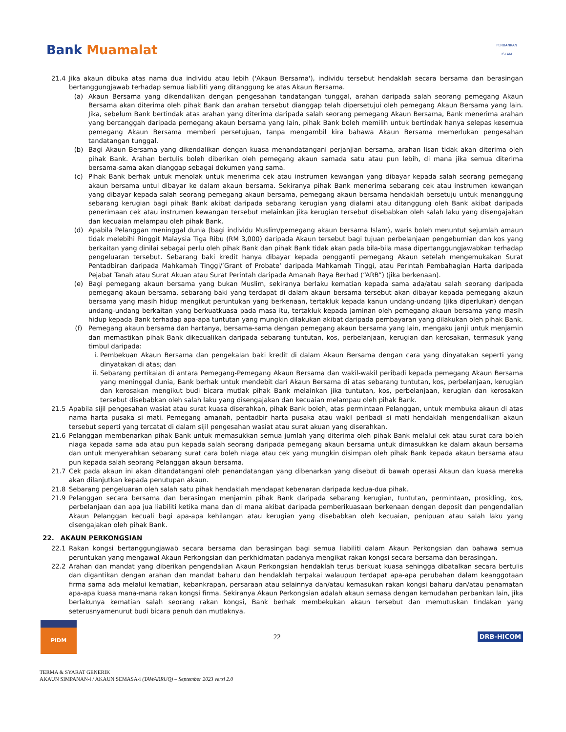Bank Muamalat
PERBANKAN
ISLAM
21.4 Jika akaun dibuka atas nama dua individu atau lebih ('Akaun Bersama'), individu tersebut hendaklah secara bersama dan berasingan bertanggungjawab terhadap semua liabiliti yang ditanggung ke atas Akaun Bersama.
(a) Akaun Bersama yang dikendalikan dengan pengesahan tandatangan tunggal, arahan daripada salah seorang pemegang Akaun Bersama akan diterima oleh pihak Bank dan arahan tersebut dianggap telah dipersetujui oleh pemegang Akaun Bersama yang lain. Jika, sebelum Bank bertindak atas arahan yang diterima daripada salah seorang pemegang Akaun Bersama, Bank menerima arahan yang bercanggah daripada pemegang akaun bersama yang lain, pihak Bank boleh memilih untuk bertindak hanya selepas kesemua pemegang Akaun Bersama memberi persetujuan, tanpa mengambil kira bahawa Akaun Bersama memerlukan pengesahan tandatangan tunggal.
(b) Bagi Akaun Bersama yang dikendalikan dengan kuasa menandatangani perjanjian bersama, arahan lisan tidak akan diterima oleh pihak Bank. Arahan bertulis boleh diberikan oleh pemegang akaun samada satu atau pun lebih, di mana jika semua diterima bersama-sama akan dianggap sebagai dokumen yang sama.
(c) Pihak Bank berhak untuk menolak untuk menerima cek atau instrumen kewangan yang dibayar kepada salah seorang pemegang akaun bersama untul dibayar ke dalam akaun bersama. Sekiranya pihak Bank menerima sebarang cek atau instrumen kewangan yang dibayar kepada salah seorang pemegang akaun bersama, pemegang akaun bersama hendaklah bersetuju untuk menanggung sebarang kerugian bagi pihak Bank akibat daripada sebarang kerugian yang dialami atau ditanggung oleh Bank akibat daripada penerimaan cek atau instrumen kewangan tersebut melainkan jika kerugian tersebut disebabkan oleh salah laku yang disengajakan dan kecuaian melampau oleh pihak Bank.
(d) Apabila Pelanggan meninggal dunia (bagi individu Muslim/pemegang akaun bersama Islam), waris boleh menuntut sejumlah amaun tidak melebihi Ringgit Malaysia Tiga Ribu (RM 3,000) daripada Akaun tersebut bagi tujuan perbelanjaan pengebumian dan kos yang berkaitan yang dinilai sebagai perlu oleh pihak Bank dan pihak Bank tidak akan pada bila-bila masa dipertanggungjawabkan terhadap pengeluaran tersebut. Sebarang baki kredit hanya dibayar kepada pengganti pemegang Akaun setelah mengemukakan Surat Pentadbiran daripada Mahkamah Tinggi/’Grant of Probate’ daripada Mahkamah Tinggi, atau Perintah Pembahagian Harta daripada Pejabat Tanah atau Surat Akuan atau Surat Perintah daripada Amanah Raya Berhad (“ARB”) (jika berkenaan).
(e) Bagi pemegang akaun bersama yang bukan Muslim, sekiranya berlaku kematian kepada sama ada/atau salah seorang daripada pemegang akaun bersama, sebarang baki yang terdapat di dalam akaun bersama tersebut akan dibayar kepada pemegang akaun bersama yang masih hidup mengikut peruntukan yang berkenaan, tertakluk kepada kanun undang-undang (jika diperlukan) dengan undang-undang berkaitan yang berkuatkuasa pada masa itu, tertakluk kepada jaminan oleh pemegang akaun bersama yang masih hidup kepada Bank terhadap apa-apa tuntutan yang mungkin dilakukan akibat daripada pembayaran yang dilakukan oleh pihak Bank.
(f) Pemegang akaun bersama dan hartanya, bersama-sama dengan pemegang akaun bersama yang lain, mengaku janji untuk menjamin dan memastikan pihak Bank dikecualikan daripada sebarang tuntutan, kos, perbelanjaan, kerugian dan kerosakan, termasuk yang timbul daripada:
i. Pembekuan Akaun Bersama dan pengekalan baki kredit di dalam Akaun Bersama dengan cara yang dinyatakan seperti yang dinyatakan di atas; dan
ii.
Sebarang pertikaian di antara Pemegang-Pemegang Akaun Bersama dan wakil-wakil peribadi kepada pemegang Akaun Bersama yang meninggal dunia, Bank berhak untuk mendebit dari Akaun Bersama di atas sebarang tuntutan, kos, perbelanjaan, kerugian dan kerosakan mengikut budi bicara mutlak pihak Bank melainkan jika tuntutan, kos, perbelanjaan, kerugian dan kerosakan tersebut disebabkan oleh salah laku yang disengajakan dan kecuaian melampau oleh pihak Bank.
21.5 Apabila sijil pengesahan wasiat atau surat kuasa diserahkan, pihak Bank boleh, atas permintaan Pelanggan, untuk membuka akaun di atas nama harta pusaka si mati. Pemegang amanah, pentadbir harta pusaka atau wakil peribadi si mati hendaklah mengendalikan akaun tersebut seperti yang tercatat di dalam sijil pengesahan wasiat atau surat akuan yang diserahkan.
21.6 Pelanggan membenarkan pihak Bank untuk memasukkan semua jumlah yang diterima oleh pihak Bank melalui cek atau surat cara boleh niaga kepada sama ada atau pun kepada salah seorang daripada pemegang akaun bersama untuk dimasukkan ke dalam akaun bersama dan untuk menyerahkan sebarang surat cara boleh niaga atau cek yang mungkin disimpan oleh pihak Bank kepada akaun bersama atau pun kepada salah seorang Pelanggan akaun bersama.
21.7 Cek pada akaun ini akan ditandatangani oleh penandatangan yang dibenarkan yang disebut di bawah operasi Akaun dan kuasa mereka akan dilanjutkan kepada penutupan akaun.
21.8 Sebarang pengeluaran oleh salah satu pihak hendaklah mendapat kebenaran daripada kedua-dua pihak.
21.9 Pelanggan secara bersama dan berasingan menjamin pihak Bank daripada sebarang kerugian, tuntutan, permintaan, prosiding, kos, perbelanjaan dan apa jua liabiliti ketika mana dan di mana akibat daripada pemberikuasaan berkenaan dengan deposit dan pengendalian Akaun Pelanggan kecuali bagi apa-apa kehilangan atau kerugian yang disebabkan oleh kecuaian, penipuan atau salah laku yang disengajakan oleh pihak Bank.
22. AKAUN PERKONGSIAN
22.1 Rakan kongsi bertanggungjawab secara bersama dan berasingan bagi semua liabiliti dalam Akaun Perkongsian dan bahawa semua peruntukan yang mengawal Akaun Perkongsian dan perkhidmatan padanya mengikat rakan kongsi secara bersama dan berasingan.
22.2 Arahan dan mandat yang diberikan pengendalian Akaun Perkongsian hendaklah terus berkuat kuasa sehingga dibatalkan secara bertulis dan digantikan dengan arahan dan mandat baharu dan hendaklah terpakai walaupun terdapat apa-apa perubahan dalam keanggotaan firma sama ada melalui kematian, kebankrapan, persaraan atau selainnya dan/atau kemasukan rakan kongsi baharu dan/atau penamatan apa-apa kuasa mana-mana rakan kongsi firma. Sekiranya Akaun Perkongsian adalah akaun semasa dengan kemudahan perbankan lain, jika berlakunya kematian salah seorang rakan kongsi, Bank berhak membekukan akaun tersebut dan memutuskan tindakan yang seterusnyamenurut budi bicara penuh dan mutlaknya.
PIDM
22
DRB-HICOM
TERMA & SYARAT GENERIK
AKAUN SIMPANAN-i / AKAUN SEMASA-i (TAWARRUQ) – September 2023 versi 2.0